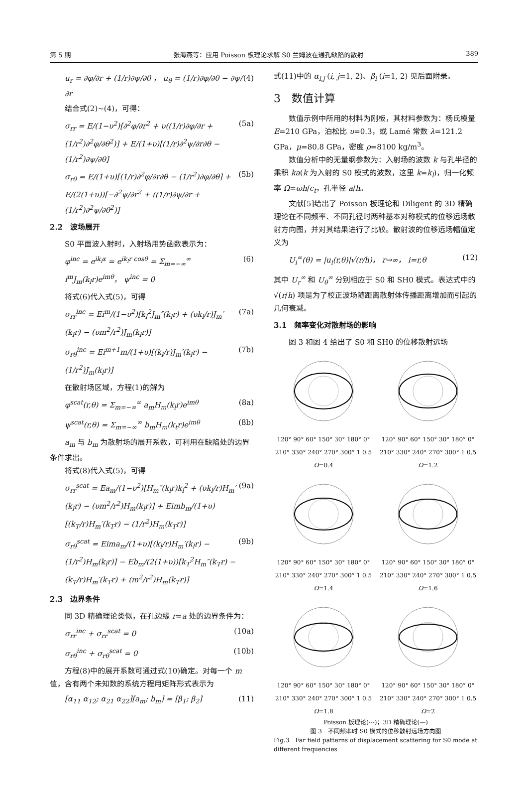第 5 期 张海燕等：应用 Poisson 板理论求解 S0 兰姆波在通孔缺陷的散射 389
u<sub>r</sub> = ∂φ/∂r + (1/r)∂ψ/∂θ ， u<sub>θ</sub> = (1/r)∂φ/∂θ − ∂ψ/∂r (4)
结合式(2)~(4)，可得：
σ<sub>rr</sub> = E/(1−υ<sup>2</sup>)[∂<sup>2</sup>φ/∂r<sup>2</sup> + υ((1/r)∂φ/∂r + (1/r<sup>2</sup>)∂<sup>2</sup>φ/∂θ<sup>2</sup>)] + E/(1+υ)[(1/r)∂<sup>2</sup>ψ/∂r∂θ − (1/r<sup>2</sup>)∂ψ/∂θ] (5a)
σ<sub>rθ</sub> = E/(1+υ)[(1/r)∂<sup>2</sup>φ/∂r∂θ − (1/r<sup>2</sup>)∂φ/∂θ] + E/(2(1+υ))[−∂<sup>2</sup>ψ/∂r<sup>2</sup> + ((1/r)∂ψ/∂r + (1/r<sup>2</sup>)∂<sup>2</sup>ψ/∂θ<sup>2</sup>)] (5b)
2.2　波场展开
S0 平面波入射时，入射场用势函数表示为：
φ<sup>inc</sup> = e<sup>ik<sub>l</sub>x</sup> = e<sup>ik<sub>l</sub>r cosθ</sup> = Σ<sub>m=−∞</sub><sup>∞</sup> i<sup>m</sup>J<sub>m</sub>(k<sub>l</sub>r)e<sup>imθ</sup>， ψ<sup>inc</sup> = 0 (6)
将式(6)代入式(5)，可得
σ<sub>rr</sub><sup>inc</sup> = Ei<sup>m</sup>/(1−υ<sup>2</sup>)[k<sub>l</sub><sup>2</sup>J<sub>m</sub>″(k<sub>l</sub>r) + (υk<sub>l</sub>/r)J<sub>m</sub>′(k<sub>l</sub>r) − (υm<sup>2</sup>/r<sup>2</sup>)J<sub>m</sub>(k<sub>l</sub>r)] (7a)
σ<sub>rθ</sub><sup>inc</sup> = Ei<sup>m+1</sup>m/(1+υ)[(k<sub>l</sub>/r)J<sub>m</sub>′(k<sub>l</sub>r) − (1/r<sup>2</sup>)J<sub>m</sub>(k<sub>l</sub>r)] (7b)
在散射场区域，方程(1)的解为
φ<sup>scat</sup>(r,θ) = Σ<sub>m=−∞</sub><sup>∞</sup> a<sub>m</sub>H<sub>m</sub>(k<sub>l</sub>r)e<sup>imθ</sup> (8a)
ψ<sup>scat</sup>(r,θ) = Σ<sub>m=−∞</sub><sup>∞</sup> b<sub>m</sub>H<sub>m</sub>(k<sub>t</sub>r)e<sup>imθ</sup> (8b)
a<sub>m</sub> 与 b<sub>m</sub> 为散射场的展开系数，可利用在缺陷处的边界条件求出。
将式(8)代入式(5)，可得
σ<sub>rr</sub><sup>scat</sup> = Ea<sub>m</sub>/(1−υ<sup>2</sup>)[H<sub>m</sub>″(k<sub>l</sub>r)k<sub>l</sub><sup>2</sup> + (υk<sub>l</sub>/r)H<sub>m</sub>′(k<sub>l</sub>r) − (υm<sup>2</sup>/r<sup>2</sup>)H<sub>m</sub>(k<sub>l</sub>r)] + Eimb<sub>m</sub>/(1+υ)[(k<sub>T</sub>/r)H<sub>m</sub>′(k<sub>T</sub>r) − (1/r<sup>2</sup>)H<sub>m</sub>(k<sub>T</sub>r)] (9a)
σ<sub>rθ</sub><sup>scat</sup> = Eima<sub>m</sub>/(1+υ)[(k<sub>l</sub>/r)H<sub>m</sub>′(k<sub>l</sub>r) − (1/r<sup>2</sup>)H<sub>m</sub>(k<sub>l</sub>r)] − Eb<sub>m</sub>/(2(1+υ))[k<sub>T</sub><sup>2</sup>H<sub>m</sub>″(k<sub>T</sub>r) − (k<sub>T</sub>/r)H<sub>m</sub>′(k<sub>T</sub>r) + (m<sup>2</sup>/r<sup>2</sup>)H<sub>m</sub>(k<sub>T</sub>r)] (9b)
2.3　边界条件
同 3D 精确理论类似，在孔边缘 r=a 处的边界条件为：
σ<sub>rr</sub><sup>inc</sup> + σ<sub>rr</sub><sup>scat</sup> = 0 (10a)
σ<sub>rθ</sub><sup>inc</sup> + σ<sub>rθ</sub><sup>scat</sup> = 0 (10b)
方程(8)中的展开系数可通过式(10)确定。对每一个 m 值，含有两个未知数的系统方程用矩阵形式表示为
[α<sub>11</sub> α<sub>12</sub>; α<sub>21</sub> α<sub>22</sub>][a<sub>m</sub>; b<sub>m</sub>] = [β<sub>1</sub>; β<sub>2</sub>] (11)
式(11)中的 α<sub>i,j</sub> (i, j=1, 2)、β<sub>i</sub> (i=1, 2) 见后面附录。
3　数值计算
数值示例中所用的材料为刚板，其材料参数为：杨氏模量 E=210 GPa，泊松比 υ=0.3，或 Lamé 常数 λ=121.2 GPa，μ=80.8 GPa，密度 ρ=8100 kg/m<sup>3</sup>。
数值分析中的无量纲参数为：入射场的波数 k 与孔半径的乘积 ka(k 为入射的 S0 模式的波数，这里 k=k<sub>l</sub>)，归一化频率 Ω=ωh/c<sub>t</sub>，孔半径 a/h。
文献[5]给出了 Poisson 板理论和 Diligent 的 3D 精确理论在不同频率、不同孔径时两种基本对称模式的位移远场散射方向图，并对其结果进行了比较。散射波的位移远场幅值定义为
U<sub>i</sub><sup>∞</sup>(θ) = |u<sub>i</sub>(r,θ)|√(r/h)， r→∞， i=r,θ (12)
其中 U<sub>r</sub><sup>∞</sup> 和 U<sub>θ</sub><sup>∞</sup> 分别相应于 S0 和 SH0 模式。表达式中的 √(r/h) 项是为了校正波场随距离散射体传播距离增加而引起的几何衰减。
3.1　频率变化对散射场的影响
图 3 和图 4 给出了 S0 和 SH0 的位移散射远场
120° 90° 60° 150° 30° 180° 0° 210° 330° 240° 270° 300° 1 0.5
Ω=0.4
120° 90° 60° 150° 30° 180° 0° 210° 330° 240° 270° 300° 1 0.5
Ω=1.2
120° 90° 60° 150° 30° 180° 0° 210° 330° 240° 270° 300° 1 0.5
Ω=1.4
120° 90° 60° 150° 30° 180° 0° 210° 330° 240° 270° 300° 1 0.5
Ω=1.6
120° 90° 60° 150° 30° 180° 0° 210° 330° 240° 270° 300° 1 0.5
Ω=1.8
120° 90° 60° 150° 30° 180° 0° 210° 330° 240° 270° 300° 1 0.5
Ω=2
Poisson 板理论(---)；3D 精确理论(—)
图 3　不同频率时 S0 模式的位移散射远场方向图
Fig.3　Far field patterns of displacement scattering for S0 mode at different frequencies